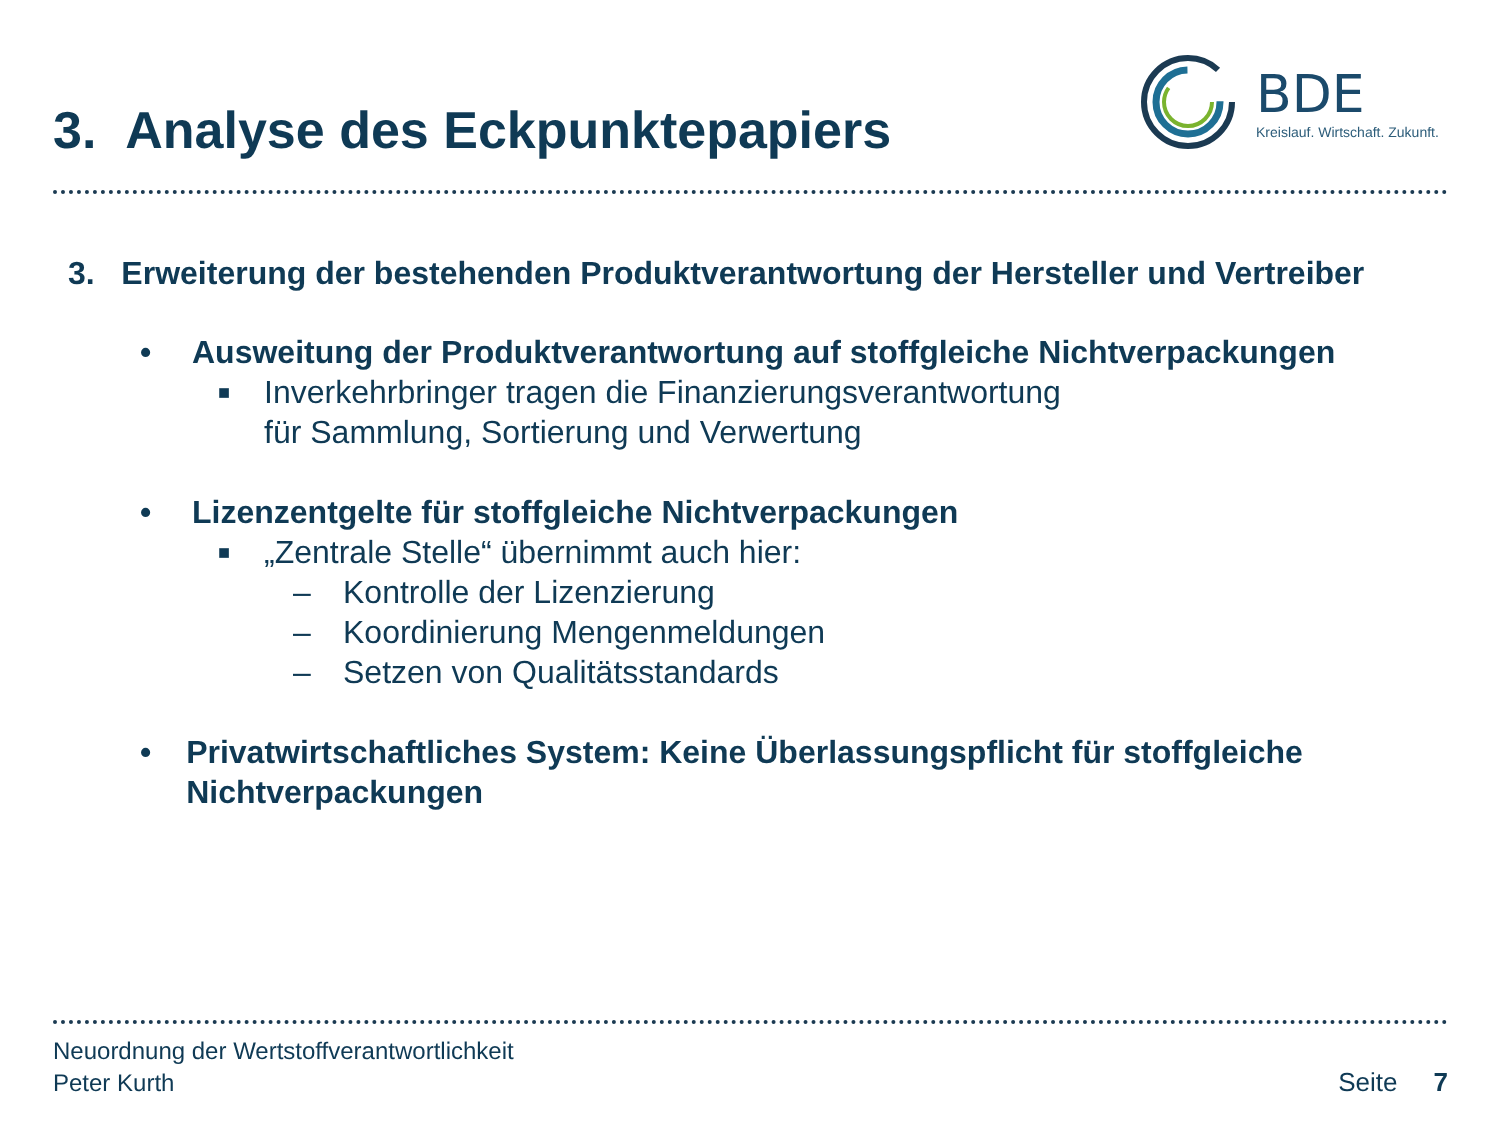3. Analyse des Eckpunktepapiers
BDE
Kreislauf. Wirtschaft. Zukunft.
3. Erweiterung der bestehenden Produktverantwortung der Hersteller und Vertreiber
• Ausweitung der Produktverantwortung auf stoffgleiche Nichtverpackungen
■ Inverkehrbringer tragen die Finanzierungsverantwortung
für Sammlung, Sortierung und Verwertung
• Lizenzentgelte für stoffgleiche Nichtverpackungen
■ „Zentrale Stelle“ übernimmt auch hier:
– Kontrolle der Lizenzierung
– Koordinierung Mengenmeldungen
– Setzen von Qualitätsstandards
• Privatwirtschaftliches System: Keine Überlassungspflicht für stoffgleiche Nichtverpackungen
Neuordnung der Wertstoffverantwortlichkeit
Peter Kurth
Seite 7